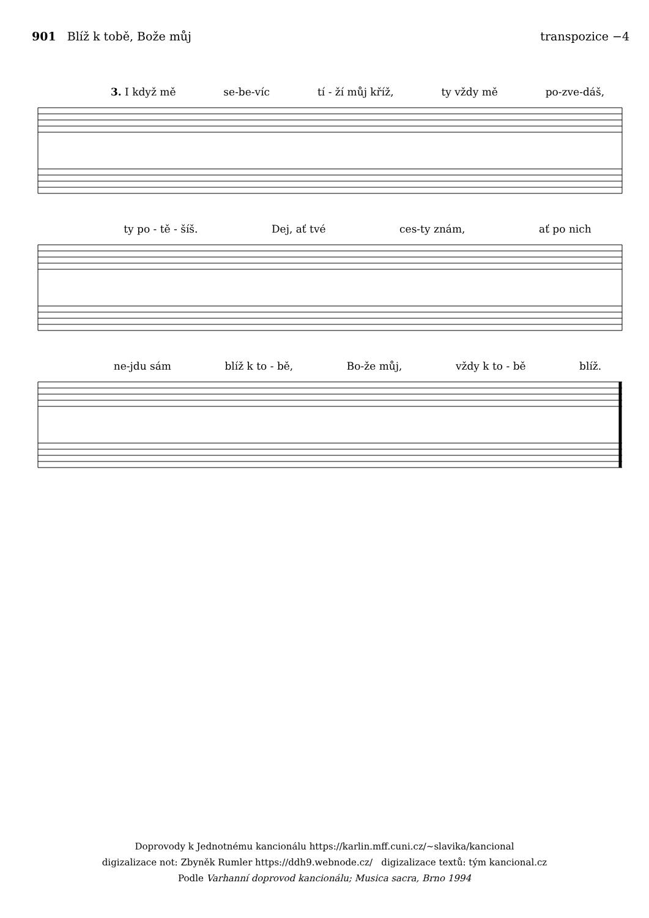901 Blíž k tobě, Bože můj transpozice −4
3. I když mě se-be-víc tí - ží můj kříž, ty vždy mě po-zve-dáš,
ty po - tě - šíš. Dej, ať tvé ces-ty znám, ať po nich
ne-jdu sám blíž k to - bě, Bo-že můj, vždy k to - bě blíž.
Doprovody k Jednotnému kancionálu https://karlin.mff.cuni.cz/~slavika/kancional
digizalizace not: Zbyněk Rumler https://ddh9.webnode.cz/ digizalizace textů: tým kancional.cz
Podle Varhanní doprovod kancionálu; Musica sacra, Brno 1994